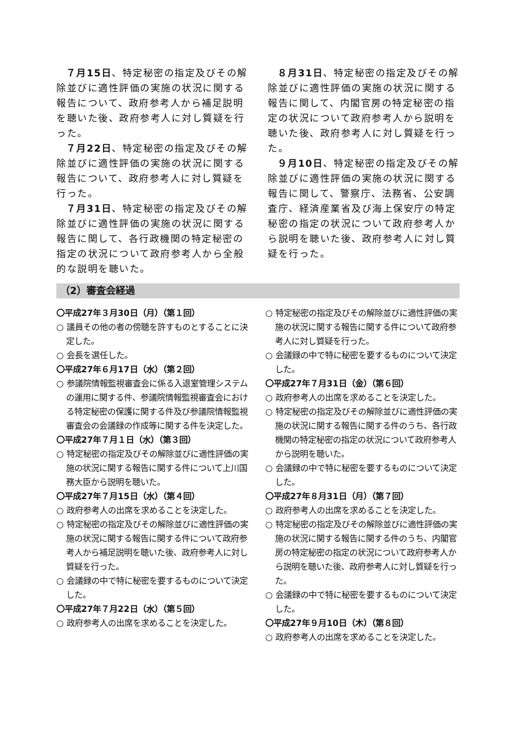７月15日、特定秘密の指定及びその解除並びに適性評価の実施の状況に関する報告について、政府参考人から補足説明を聴いた後、政府参考人に対し質疑を行った。
７月22日、特定秘密の指定及びその解除並びに適性評価の実施の状況に関する報告について、政府参考人に対し質疑を行った。
７月31日、特定秘密の指定及びその解除並びに適性評価の実施の状況に関する報告に関して、各行政機関の特定秘密の指定の状況について政府参考人から全般的な説明を聴いた。
８月31日、特定秘密の指定及びその解除並びに適性評価の実施の状況に関する報告に関して、内閣官房の特定秘密の指定の状況について政府参考人から説明を聴いた後、政府参考人に対し質疑を行った。
９月10日、特定秘密の指定及びその解除並びに適性評価の実施の状況に関する報告に関して、警察庁、法務省、公安調査庁、経済産業省及び海上保安庁の特定秘密の指定の状況について政府参考人から説明を聴いた後、政府参考人に対し質疑を行った。
（2）審査会経過
〇平成27年３月30日（月）（第１回）
○ 議員その他の者の傍聴を許すものとすることに決定した。
○ 会長を選任した。
〇平成27年６月17日（水）（第２回）
○ 参議院情報監視審査会に係る入退室管理システムの運用に関する件、参議院情報監視審査会における特定秘密の保護に関する件及び参議院情報監視審査会の会議録の作成等に関する件を決定した。
〇平成27年７月１日（水）（第３回）
○ 特定秘密の指定及びその解除並びに適性評価の実施の状況に関する報告に関する件について上川国務大臣から説明を聴いた。
〇平成27年７月15日（水）（第４回）
○ 政府参考人の出席を求めることを決定した。
○ 特定秘密の指定及びその解除並びに適性評価の実施の状況に関する報告に関する件について政府参考人から補足説明を聴いた後、政府参考人に対し質疑を行った。
○ 会議録の中で特に秘密を要するものについて決定した。
〇平成27年７月22日（水）（第５回）
○ 政府参考人の出席を求めることを決定した。
○ 特定秘密の指定及びその解除並びに適性評価の実施の状況に関する報告に関する件について政府参考人に対し質疑を行った。
○ 会議録の中で特に秘密を要するものについて決定した。
〇平成27年７月31日（金）（第６回）
○ 政府参考人の出席を求めることを決定した。
○ 特定秘密の指定及びその解除並びに適性評価の実施の状況に関する報告に関する件のうち、各行政機関の特定秘密の指定の状況について政府参考人から説明を聴いた。
○ 会議録の中で特に秘密を要するものについて決定した。
〇平成27年８月31日（月）（第７回）
○ 政府参考人の出席を求めることを決定した。
○ 特定秘密の指定及びその解除並びに適性評価の実施の状況に関する報告に関する件のうち、内閣官房の特定秘密の指定の状況について政府参考人から説明を聴いた後、政府参考人に対し質疑を行った。
○ 会議録の中で特に秘密を要するものについて決定した。
〇平成27年９月10日（木）（第８回）
○ 政府参考人の出席を求めることを決定した。